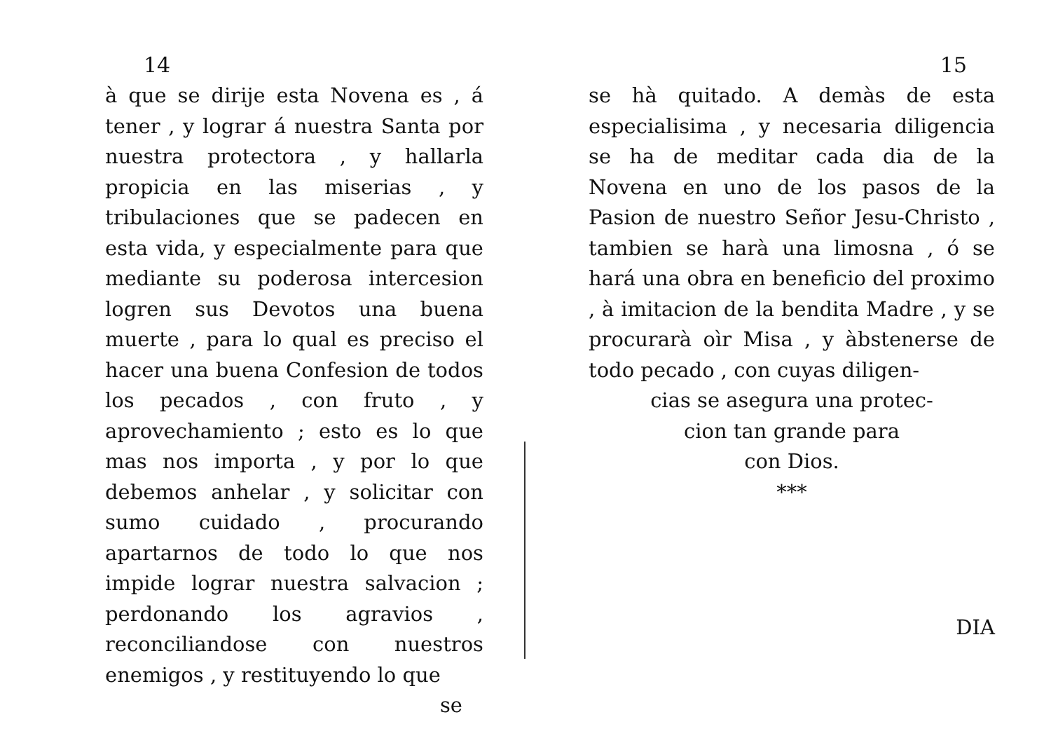14
à que se dirije esta Novena es , á tener , y lograr á nuestra Santa por nuestra protectora , y hallarla propicia en las miserias , y tribulaciones que se padecen en esta vida, y especialmente para que mediante su poderosa intercesion logren sus Devotos una buena muerte , para lo qual es preciso el hacer una buena Confesion de todos los pecados , con fruto , y aprovechamiento ; esto es lo que mas nos importa , y por lo que debemos anhelar , y solicitar con sumo cuidado , procurando apartarnos de todo lo que nos impide lograr nuestra salvacion ; perdonando los agravios , reconciliandose con nuestros enemigos , y restituyendo lo que
se
15
se hà quitado. A demàs de esta especialisima , y necesaria diligencia se ha de meditar cada dia de la Novena en uno de los pasos de la Pasion de nuestro Señor Jesu-Christo , tambien se harà una limosna , ó se hará una obra en beneficio del proximo , à imitacion de la bendita Madre , y se procurarà oìr Misa , y àbstenerse de todo pecado , con cuyas diligen-
cias se asegura una protec-
cion tan grande para
con Dios.
***
DIA